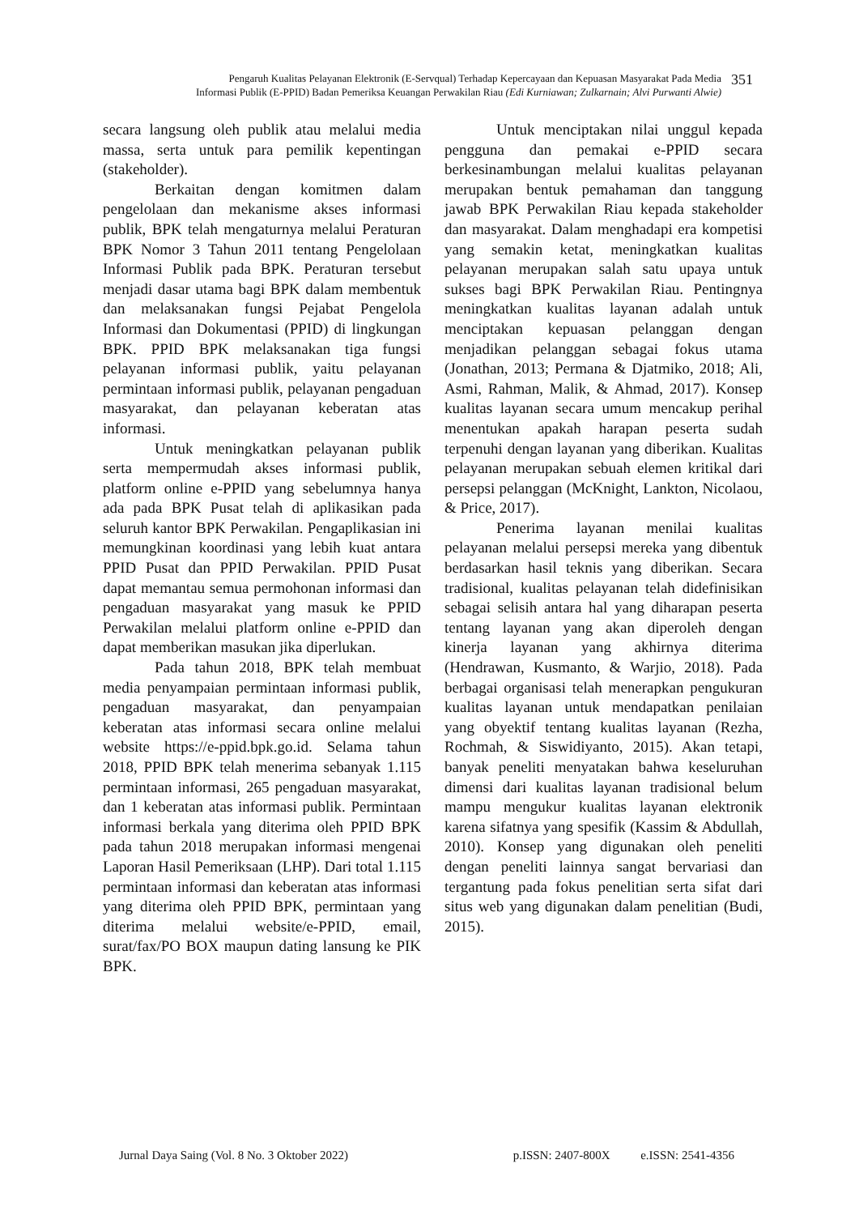Pengaruh Kualitas Pelayanan Elektronik (E-Servqual) Terhadap Kepercayaan dan Kepuasan Masyarakat Pada Media
Informasi Publik (E-PPID) Badan Pemeriksa Keuangan Perwakilan Riau (Edi Kurniawan; Zulkarnain; Alvi Purwanti Alwie)
351
secara langsung oleh publik atau melalui media massa, serta untuk para pemilik kepentingan (stakeholder).
Berkaitan dengan komitmen dalam pengelolaan dan mekanisme akses informasi publik, BPK telah mengaturnya melalui Peraturan BPK Nomor 3 Tahun 2011 tentang Pengelolaan Informasi Publik pada BPK. Peraturan tersebut menjadi dasar utama bagi BPK dalam membentuk dan melaksanakan fungsi Pejabat Pengelola Informasi dan Dokumentasi (PPID) di lingkungan BPK. PPID BPK melaksanakan tiga fungsi pelayanan informasi publik, yaitu pelayanan permintaan informasi publik, pelayanan pengaduan masyarakat, dan pelayanan keberatan atas informasi.
Untuk meningkatkan pelayanan publik serta mempermudah akses informasi publik, platform online e-PPID yang sebelumnya hanya ada pada BPK Pusat telah di aplikasikan pada seluruh kantor BPK Perwakilan. Pengaplikasian ini memungkinan koordinasi yang lebih kuat antara PPID Pusat dan PPID Perwakilan. PPID Pusat dapat memantau semua permohonan informasi dan pengaduan masyarakat yang masuk ke PPID Perwakilan melalui platform online e-PPID dan dapat memberikan masukan jika diperlukan.
Pada tahun 2018, BPK telah membuat media penyampaian permintaan informasi publik, pengaduan masyarakat, dan penyampaian keberatan atas informasi secara online melalui website https://e-ppid.bpk.go.id. Selama tahun 2018, PPID BPK telah menerima sebanyak 1.115 permintaan informasi, 265 pengaduan masyarakat, dan 1 keberatan atas informasi publik. Permintaan informasi berkala yang diterima oleh PPID BPK pada tahun 2018 merupakan informasi mengenai Laporan Hasil Pemeriksaan (LHP). Dari total 1.115 permintaan informasi dan keberatan atas informasi yang diterima oleh PPID BPK, permintaan yang diterima melalui website/e-PPID, email, surat/fax/PO BOX maupun dating lansung ke PIK BPK.
Untuk menciptakan nilai unggul kepada pengguna dan pemakai e-PPID secara berkesinambungan melalui kualitas pelayanan merupakan bentuk pemahaman dan tanggung jawab BPK Perwakilan Riau kepada stakeholder dan masyarakat. Dalam menghadapi era kompetisi yang semakin ketat, meningkatkan kualitas pelayanan merupakan salah satu upaya untuk sukses bagi BPK Perwakilan Riau. Pentingnya meningkatkan kualitas layanan adalah untuk menciptakan kepuasan pelanggan dengan menjadikan pelanggan sebagai fokus utama (Jonathan, 2013; Permana & Djatmiko, 2018; Ali, Asmi, Rahman, Malik, & Ahmad, 2017). Konsep kualitas layanan secara umum mencakup perihal menentukan apakah harapan peserta sudah terpenuhi dengan layanan yang diberikan. Kualitas pelayanan merupakan sebuah elemen kritikal dari persepsi pelanggan (McKnight, Lankton, Nicolaou, & Price, 2017).
Penerima layanan menilai kualitas pelayanan melalui persepsi mereka yang dibentuk berdasarkan hasil teknis yang diberikan. Secara tradisional, kualitas pelayanan telah didefinisikan sebagai selisih antara hal yang diharapan peserta tentang layanan yang akan diperoleh dengan kinerja layanan yang akhirnya diterima (Hendrawan, Kusmanto, & Warjio, 2018). Pada berbagai organisasi telah menerapkan pengukuran kualitas layanan untuk mendapatkan penilaian yang obyektif tentang kualitas layanan (Rezha, Rochmah, & Siswidiyanto, 2015). Akan tetapi, banyak peneliti menyatakan bahwa keseluruhan dimensi dari kualitas layanan tradisional belum mampu mengukur kualitas layanan elektronik karena sifatnya yang spesifik (Kassim & Abdullah, 2010). Konsep yang digunakan oleh peneliti dengan peneliti lainnya sangat bervariasi dan tergantung pada fokus penelitian serta sifat dari situs web yang digunakan dalam penelitian (Budi, 2015).
Jurnal Daya Saing (Vol. 8 No. 3 Oktober 2022) p.ISSN: 2407-800X e.ISSN: 2541-4356